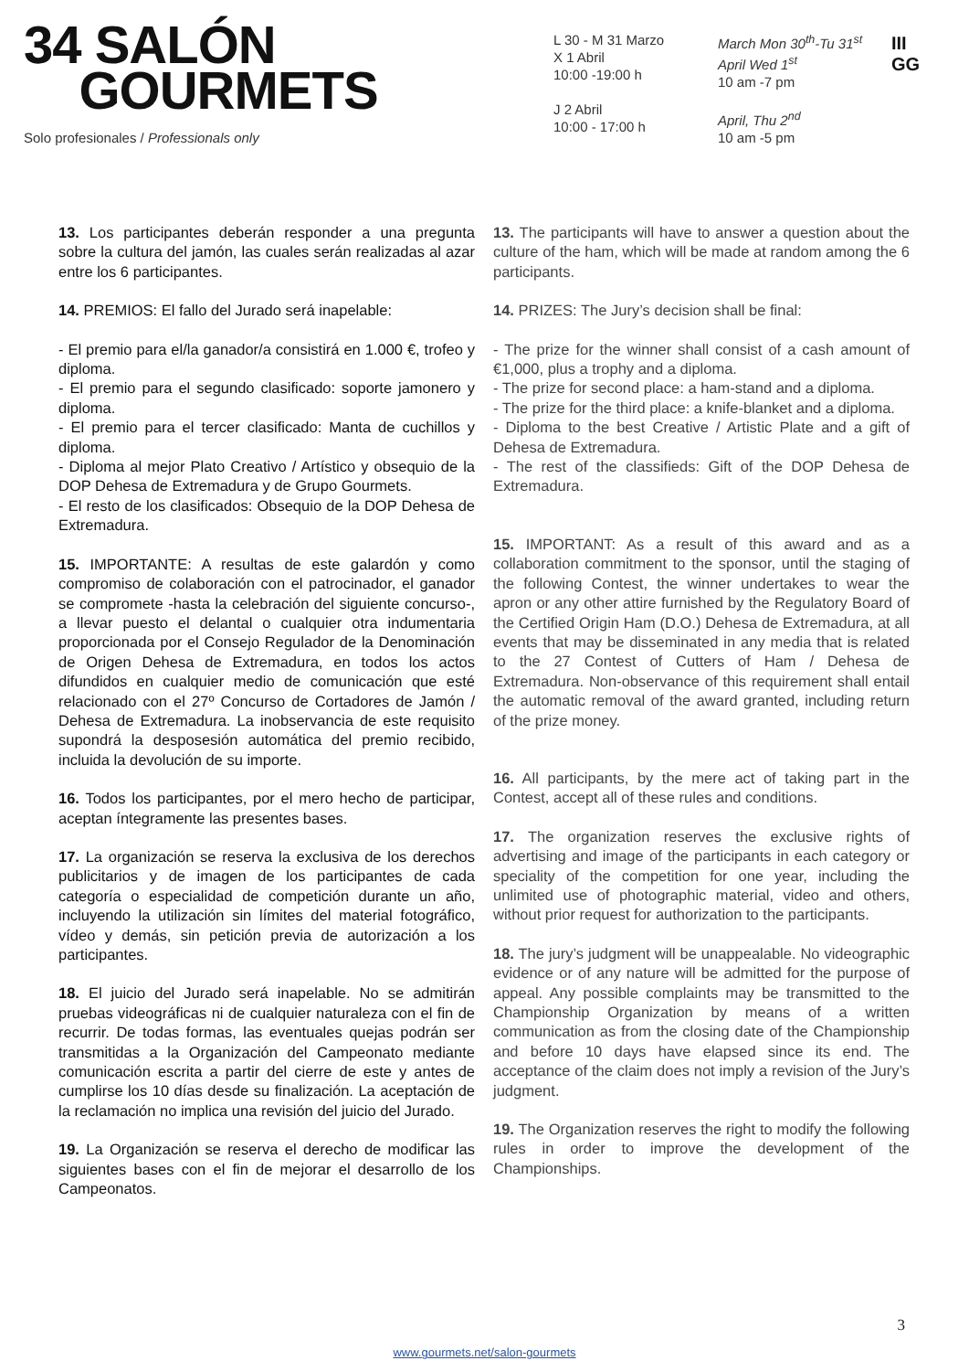34 SALÓN
GOURMETS
Solo profesionales / Professionals only
L 30 - M 31 Marzo
X 1 Abril
10:00 -19:00 h
J 2 Abril
10:00 - 17:00 h
March Mon 30<sup>th</sup>-Tu 31<sup>st</sup>
April Wed 1<sup>st</sup>
10 am -7 pm
April, Thu 2<sup>nd</sup>
10 am -5 pm
III
GG
13. Los participantes deberán responder a una pregunta sobre la cultura del jamón, las cuales serán realizadas al azar entre los 6 participantes.
14. PREMIOS: El fallo del Jurado será inapelable:
- El premio para el/la ganador/a consistirá en 1.000 €, trofeo y diploma.
- El premio para el segundo clasificado: soporte jamonero y diploma.
- El premio para el tercer clasificado: Manta de cuchillos y diploma.
- Diploma al mejor Plato Creativo / Artístico y obsequio de la DOP Dehesa de Extremadura y de Grupo Gourmets.
- El resto de los clasificados: Obsequio de la DOP Dehesa de Extremadura.
15. IMPORTANTE: A resultas de este galardón y como compromiso de colaboración con el patrocinador, el ganador se compromete -hasta la celebración del siguiente concurso-, a llevar puesto el delantal o cualquier otra indumentaria proporcionada por el Consejo Regulador de la Denominación de Origen Dehesa de Extremadura, en todos los actos difundidos en cualquier medio de comunicación que esté relacionado con el 27º Concurso de Cortadores de Jamón / Dehesa de Extremadura. La inobservancia de este requisito supondrá la desposesión automática del premio recibido, incluida la devolución de su importe.
16. Todos los participantes, por el mero hecho de participar, aceptan íntegramente las presentes bases.
17. La organización se reserva la exclusiva de los derechos publicitarios y de imagen de los participantes de cada categoría o especialidad de competición durante un año, incluyendo la utilización sin límites del material fotográfico, vídeo y demás, sin petición previa de autorización a los participantes.
18. El juicio del Jurado será inapelable. No se admitirán pruebas videográficas ni de cualquier naturaleza con el fin de recurrir. De todas formas, las eventuales quejas podrán ser transmitidas a la Organización del Campeonato mediante comunicación escrita a partir del cierre de este y antes de cumplirse los 10 días desde su finalización. La aceptación de la reclamación no implica una revisión del juicio del Jurado.
19. La Organización se reserva el derecho de modificar las siguientes bases con el fin de mejorar el desarrollo de los Campeonatos.
13. The participants will have to answer a question about the culture of the ham, which will be made at random among the 6 participants.
14. PRIZES: The Jury’s decision shall be final:
- The prize for the winner shall consist of a cash amount of €1,000, plus a trophy and a diploma.
- The prize for second place: a ham-stand and a diploma.
- The prize for the third place: a knife-blanket and a diploma.
- Diploma to the best Creative / Artistic Plate and a gift of Dehesa de Extremadura.
- The rest of the classifieds: Gift of the DOP Dehesa de Extremadura.
15. IMPORTANT: As a result of this award and as a collaboration commitment to the sponsor, until the staging of the following Contest, the winner undertakes to wear the apron or any other attire furnished by the Regulatory Board of the Certified Origin Ham (D.O.) Dehesa de Extremadura, at all events that may be disseminated in any media that is related to the 27 Contest of Cutters of Ham / Dehesa de Extremadura. Non-observance of this requirement shall entail the automatic removal of the award granted, including return of the prize money.
16. All participants, by the mere act of taking part in the Contest, accept all of these rules and conditions.
17. The organization reserves the exclusive rights of advertising and image of the participants in each category or speciality of the competition for one year, including the unlimited use of photographic material, video and others, without prior request for authorization to the participants.
18. The jury’s judgment will be unappealable. No videographic evidence or of any nature will be admitted for the purpose of appeal. Any possible complaints may be transmitted to the Championship Organization by means of a written communication as from the closing date of the Championship and before 10 days have elapsed since its end. The acceptance of the claim does not imply a revision of the Jury’s judgment.
19. The Organization reserves the right to modify the following rules in order to improve the development of the Championships.
3
www.gourmets.net/salon-gourmets